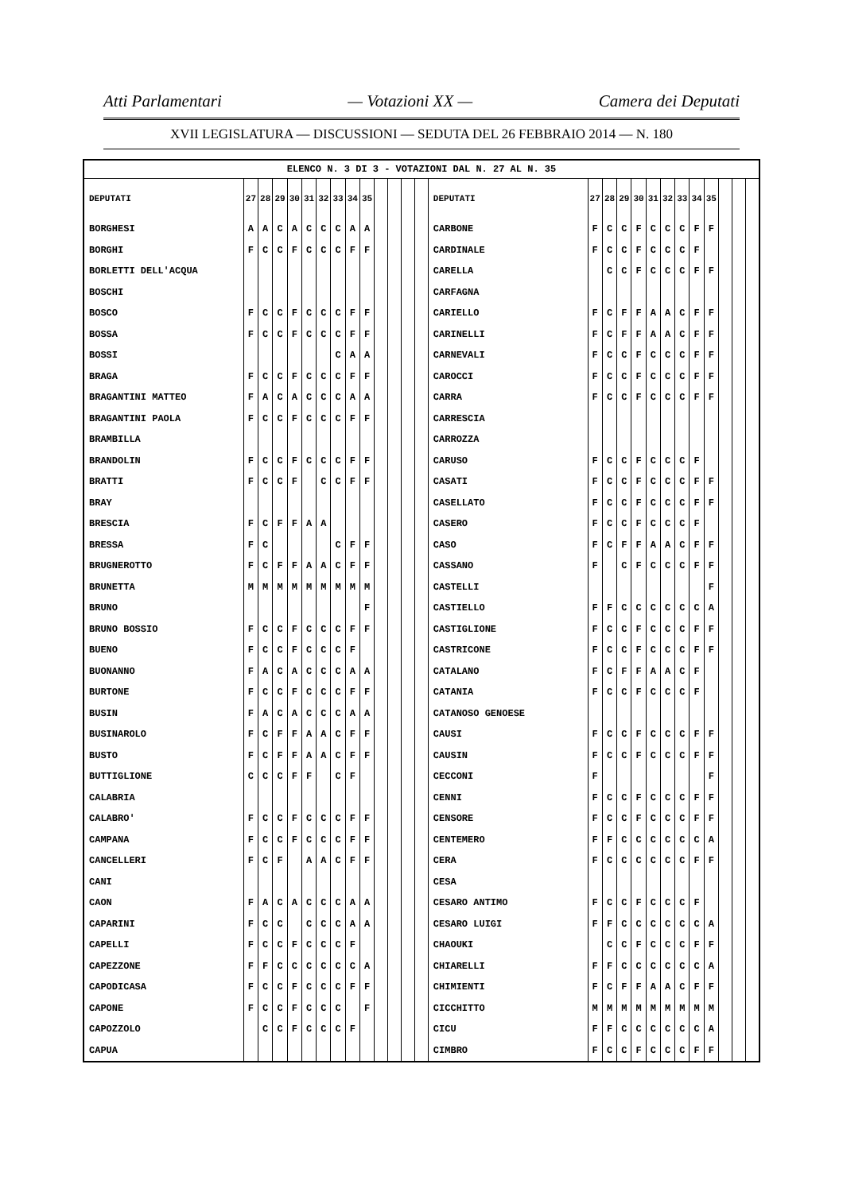Atti Parlamentari — Votazioni XX — Camera dei Deputati
XVII LEGISLATURA — DISCUSSIONI — SEDUTA DEL 26 FEBBRAIO 2014 — N. 180
| ELENCO N. 3 DI 3 - VOTAZIONI DAL N. 27 AL N. 35 | | | | | | | | | | | | | | | | | | | | | | | | | | |
| DEPUTATI | 27 | 28 | 29 | 30 | 31 | 32 | 33 | 34 | 35 | | | | | DEPUTATI | 27 | 28 | 29 | 30 | 31 | 32 | 33 | 34 | 35 | | | |
| BORGHESI | A | A | C | A | C | C | C | A | A | | | | | CARBONE | F | C | C | F | C | C | C | F | F | | | |
| BORGHI | F | C | C | F | C | C | C | F | F | | | | | CARDINALE | F | C | C | F | C | C | C | F | | | | |
| BORLETTI DELL'ACQUA | | | | | | | | | | | | | | CARELLA | | C | C | F | C | C | C | F | F | | | |
| BOSCHI | | | | | | | | | | | | | | CARFAGNA | | | | | | | | | | | | |
| BOSCO | F | C | C | F | C | C | C | F | F | | | | | CARIELLO | F | C | F | F | A | A | C | F | F | | | |
| BOSSA | F | C | C | F | C | C | C | F | F | | | | | CARINELLI | F | C | F | F | A | A | C | F | F | | | |
| BOSSI | | | | | | | C | A | A | | | | | CARNEVALI | F | C | C | F | C | C | C | F | F | | | |
| BRAGA | F | C | C | F | C | C | C | F | F | | | | | CAROCCI | F | C | C | F | C | C | C | F | F | | | |
| BRAGANTINI MATTEO | F | A | C | A | C | C | C | A | A | | | | | CARRA | F | C | C | F | C | C | C | F | F | | | |
| BRAGANTINI PAOLA | F | C | C | F | C | C | C | F | F | | | | | CARRESCIA | | | | | | | | | | | | |
| BRAMBILLA | | | | | | | | | | | | | | CARROZZA | | | | | | | | | | | | |
| BRANDOLIN | F | C | C | F | C | C | C | F | F | | | | | CARUSO | F | C | C | F | C | C | C | F | | | | |
| BRATTI | F | C | C | F | | C | C | F | F | | | | | CASATI | F | C | C | F | C | C | C | F | F | | | |
| BRAY | | | | | | | | | | | | | | CASELLATO | F | C | C | F | C | C | C | F | F | | | |
| BRESCIA | F | C | F | F | A | A | | | | | | | | CASERO | F | C | C | F | C | C | C | F | | | | |
| BRESSA | F | C | | | | | C | F | F | | | | | CASO | F | C | F | F | A | A | C | F | F | | | |
| BRUGNEROTTO | F | C | F | F | A | A | C | F | F | | | | | CASSANO | F | | C | F | C | C | C | F | F | | | |
| BRUNETTA | M | M | M | M | M | M | M | M | M | | | | | CASTELLI | | | | | | | | | F | | | |
| BRUNO | | | | | | | | | F | | | | | CASTIELLO | F | F | C | C | C | C | C | C | A | | | |
| BRUNO BOSSIO | F | C | C | F | C | C | C | F | F | | | | | CASTIGLIONE | F | C | C | F | C | C | C | F | F | | | |
| BUENO | F | C | C | F | C | C | C | F | | | | | | CASTRICONE | F | C | C | F | C | C | C | F | F | | | |
| BUONANNO | F | A | C | A | C | C | C | A | A | | | | | CATALANO | F | C | F | F | A | A | C | F | | | | |
| BURTONE | F | C | C | F | C | C | C | F | F | | | | | CATANIA | F | C | C | F | C | C | C | F | | | | |
| BUSIN | F | A | C | A | C | C | C | A | A | | | | | CATANOSO GENOESE | | | | | | | | | | | | |
| BUSINAROLO | F | C | F | F | A | A | C | F | F | | | | | CAUSI | F | C | C | F | C | C | C | F | F | | | |
| BUSTO | F | C | F | F | A | A | C | F | F | | | | | CAUSIN | F | C | C | F | C | C | C | F | F | | | |
| BUTTIGLIONE | C | C | C | F | F | | C | F | | | | | | CECCONI | F | | | | | | | | F | | | |
| CALABRIA | | | | | | | | | | | | | | CENNI | F | C | C | F | C | C | C | F | F | | | |
| CALABRO' | F | C | C | F | C | C | C | F | F | | | | | CENSORE | F | C | C | F | C | C | C | F | F | | | |
| CAMPANA | F | C | C | F | C | C | C | F | F | | | | | CENTEMERO | F | F | C | C | C | C | C | C | A | | | |
| CANCELLERI | F | C | F | | A | A | C | F | F | | | | | CERA | F | C | C | C | C | C | C | F | F | | | |
| CANI | | | | | | | | | | | | | | CESA | | | | | | | | | | | | |
| CAON | F | A | C | A | C | C | C | A | A | | | | | CESARO ANTIMO | F | C | C | F | C | C | C | F | | | | |
| CAPARINI | F | C | C | | C | C | C | A | A | | | | | CESARO LUIGI | F | F | C | C | C | C | C | C | A | | | |
| CAPELLI | F | C | C | F | C | C | C | F | | | | | | CHAOUKI | | C | C | F | C | C | C | F | F | | | |
| CAPEZZONE | F | F | C | C | C | C | C | C | A | | | | | CHIARELLI | F | F | C | C | C | C | C | C | A | | | |
| CAPODICASA | F | C | C | F | C | C | C | F | F | | | | | CHIMIENTI | F | C | F | F | A | A | C | F | F | | | |
| CAPONE | F | C | C | F | C | C | C | | F | | | | | CICCHITTO | M | M | M | M | M | M | M | M | M | | | |
| CAPOZZOLO | | C | C | F | C | C | C | F | | | | | | CICU | F | F | C | C | C | C | C | C | A | | | |
| CAPUA | | | | | | | | | | | | | | CIMBRO | F | C | C | F | C | C | C | F | F | | | |